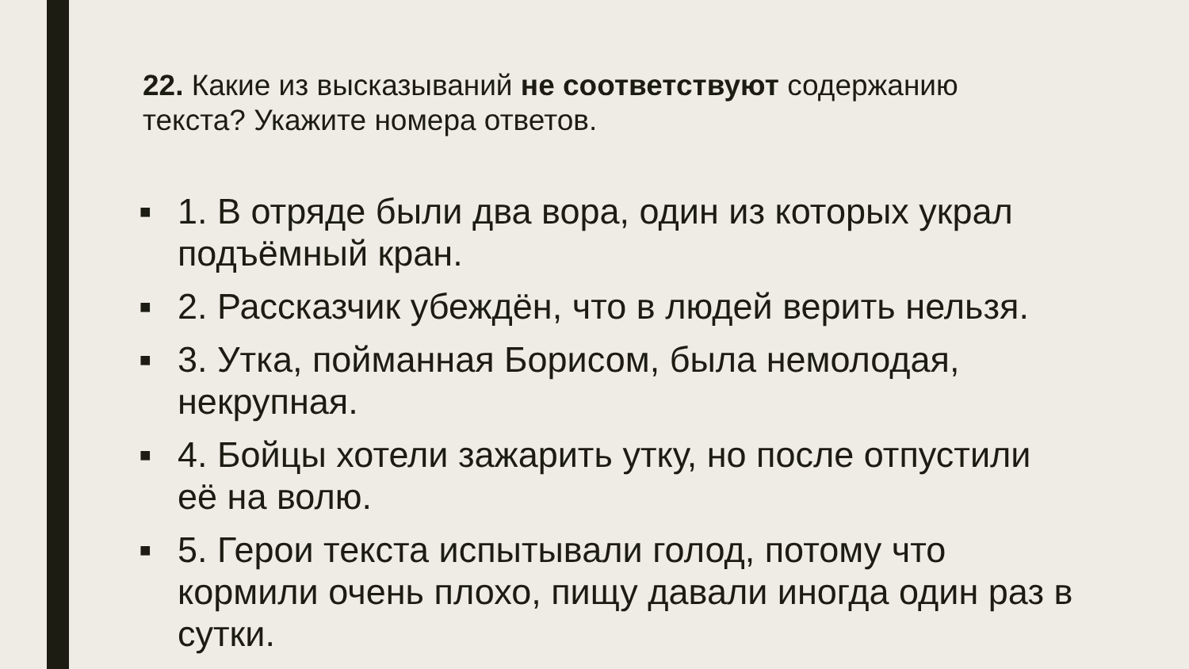22. Какие из высказываний не соответствуют содержанию текста? Укажите номера ответов.
■ 1. В отряде были два вора, один из которых украл подъёмный кран.
■ 2. Рассказчик убеждён, что в людей верить нельзя.
■ 3. Утка, пойманная Борисом, была немолодая, некрупная.
■ 4. Бойцы хотели зажарить утку, но после отпустили её на волю.
■ 5. Герои текста испытывали голод, потому что кормили очень плохо, пищу давали иногда один раз в сутки.